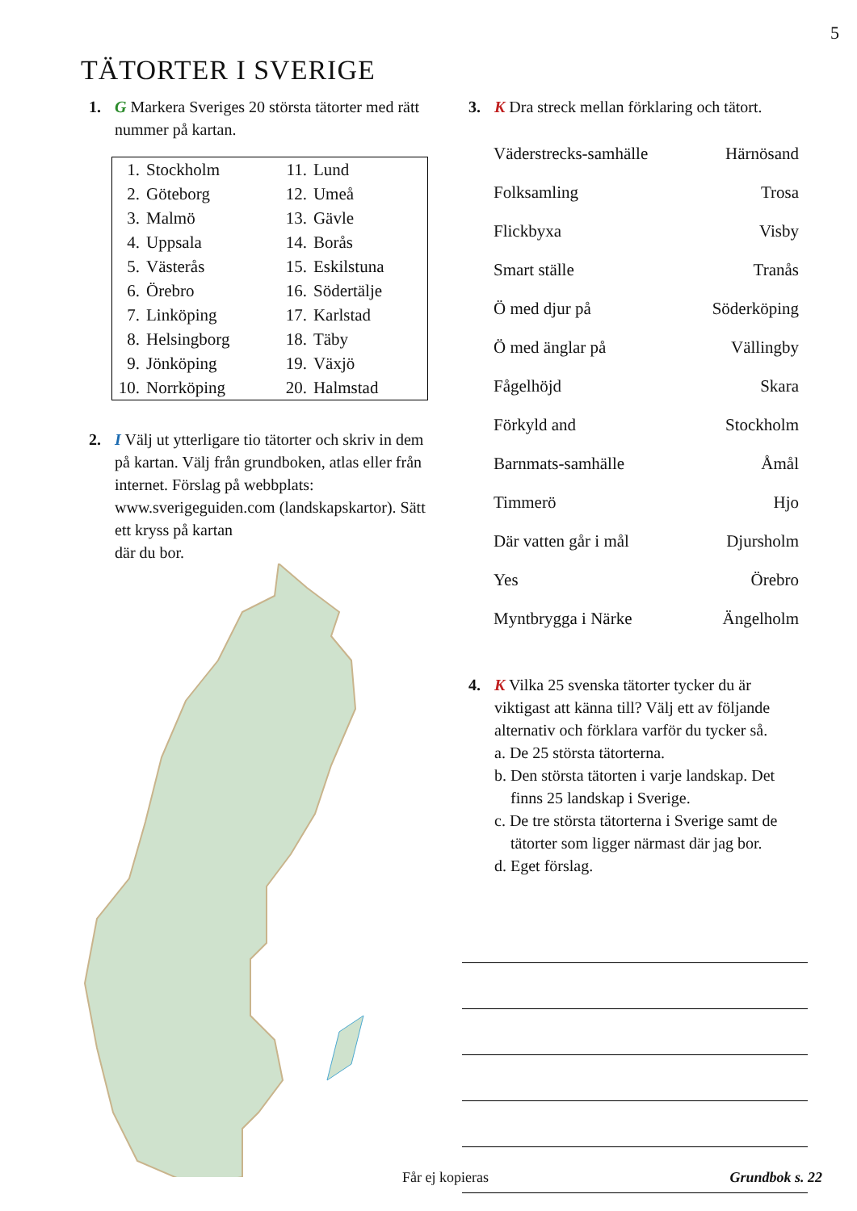5
TÄTORTER I SVERIGE
1. G Markera Sveriges 20 största tätorter med rätt nummer på kartan.
| 1. | Stockholm | 11. | Lund |
| 2. | Göteborg | 12. | Umeå |
| 3. | Malmö | 13. | Gävle |
| 4. | Uppsala | 14. | Borås |
| 5. | Västerås | 15. | Eskilstuna |
| 6. | Örebro | 16. | Södertälje |
| 7. | Linköping | 17. | Karlstad |
| 8. | Helsingborg | 18. | Täby |
| 9. | Jönköping | 19. | Växjö |
| 10. | Norrköping | 20. | Halmstad |
2. I Välj ut ytterligare tio tätorter och skriv in dem på kartan. Välj från grundboken, atlas eller från internet. Förslag på webbplats: www.sverigeguiden.com (landskapskartor). Sätt ett kryss på kartan
där du bor.
3. K Dra streck mellan förklaring och tätort.
| Väderstrecks-samhälle | Härnösand |
| Folksamling | Trosa |
| Flickbyxa | Visby |
| Smart ställe | Tranås |
| Ö med djur på | Söderköping |
| Ö med änglar på | Vällingby |
| Fågelhöjd | Skara |
| Förkyld and | Stockholm |
| Barnmats-samhälle | Åmål |
| Timmerö | Hjo |
| Där vatten går i mål | Djursholm |
| Yes | Örebro |
| Myntbrygga i Närke | Ängelholm |
4. K Vilka 25 svenska tätorter tycker du är viktigast att känna till? Välj ett av följande alternativ och förklara varför du tycker så.
a. De 25 största tätorterna.
b. Den största tätorten i varje landskap. Det
finns 25 landskap i Sverige.
c. De tre största tätorterna i Sverige samt de
tätorter som ligger närmast där jag bor.
d. Eget förslag.
Får ej kopieras Grundbok s. 22